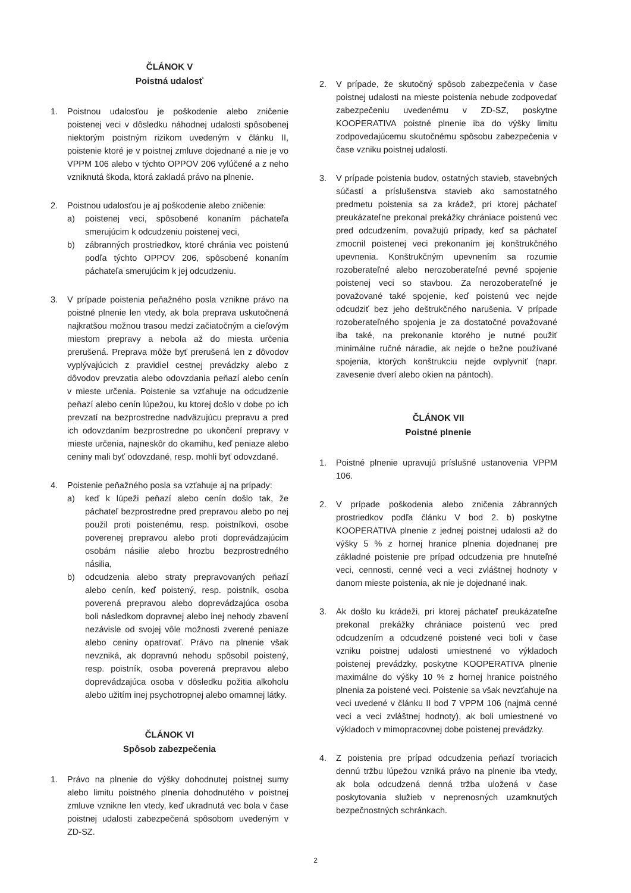ČLÁNOK V
Poistná udalosť
1. Poistnou udalosťou je poškodenie alebo zničenie poistenej veci v dôsledku náhodnej udalosti spôsobenej niektorým poistným rizikom uvedeným v článku II, poistenie ktoré je v poistnej zmluve dojednané a nie je vo VPPM 106 alebo v týchto OPPOV 206 vylúčené a z neho vzniknutá škoda, ktorá zakladá právo na plnenie.
2. Poistnou udalosťou je aj poškodenie alebo zničenie:
a) poistenej veci, spôsobené konaním páchateľa smerujúcim k odcudzeniu poistenej veci,
b) zábranných prostriedkov, ktoré chránia vec poistenú podľa týchto OPPOV 206, spôsobené konaním páchateľa smerujúcim k jej odcudzeniu.
3. V prípade poistenia peňažného posla vznikne právo na poistné plnenie len vtedy, ak bola preprava uskutočnená najkratšou možnou trasou medzi začiatočným a cieľovým miestom prepravy a nebola až do miesta určenia prerušená. Preprava môže byť prerušená len z dôvodov vyplývajúcich z pravidiel cestnej prevádzky alebo z dôvodov prevzatia alebo odovzdania peňazí alebo cenín v mieste určenia. Poistenie sa vzťahuje na odcudzenie peňazí alebo cenín lúpežou, ku ktorej došlo v dobe po ich prevzatí na bezprostredne nadväzujúcu prepravu a pred ich odovzdaním bezprostredne po ukončení prepravy v mieste určenia, najneskôr do okamihu, keď peniaze alebo ceniny mali byť odovzdané, resp. mohli byť odovzdané.
4. Poistenie peňažného posla sa vzťahuje aj na prípady:
a) keď k lúpeži peňazí alebo cenín došlo tak, že páchateľ bezprostredne pred prepravou alebo po nej použil proti poistenému, resp. poistníkovi, osobe poverenej prepravou alebo proti doprevádzajúcim osobám násilie alebo hrozbu bezprostredného násilia,
b) odcudzenia alebo straty prepravovaných peňazí alebo cenín, keď poistený, resp. poistník, osoba poverená prepravou alebo doprevádzajúca osoba boli následkom dopravnej alebo inej nehody zbavení nezávisle od svojej vôle možnosti zverené peniaze alebo ceniny opatrovať. Právo na plnenie však nevzniká, ak dopravnú nehodu spôsobil poistený, resp. poistník, osoba poverená prepravou alebo doprevádzajúca osoba v dôsledku požitia alkoholu alebo užitím inej psychotropnej alebo omamnej látky.
ČLÁNOK VI
Spôsob zabezpečenia
1. Právo na plnenie do výšky dohodnutej poistnej sumy alebo limitu poistného plnenia dohodnutého v poistnej zmluve vznikne len vtedy, keď ukradnutá vec bola v čase poistnej udalosti zabezpečená spôsobom uvedeným v ZD-SZ.
2. V prípade, že skutočný spôsob zabezpečenia v čase poistnej udalosti na mieste poistenia nebude zodpovedať zabezpečeniu uvedenému v ZD-SZ, poskytne KOOPERATIVA poistné plnenie iba do výšky limitu zodpovedajúcemu skutočnému spôsobu zabezpečenia v čase vzniku poistnej udalosti.
3. V prípade poistenia budov, ostatných stavieb, stavebných súčastí a príslušenstva stavieb ako samostatného predmetu poistenia sa za krádež, pri ktorej páchateľ preukázateľne prekonal prekážky chrániace poistenú vec pred odcudzením, považujú prípady, keď sa páchateľ zmocnil poistenej veci prekonaním jej konštrukčného upevnenia. Konštrukčným upevnením sa rozumie rozoberateľné alebo nerozoberateľné pevné spojenie poistenej veci so stavbou. Za nerozoberateľné je považované také spojenie, keď poistenú vec nejde odcudziť bez jeho deštrukčného narušenia. V prípade rozoberateľného spojenia je za dostatočné považované iba také, na prekonanie ktorého je nutné použiť minimálne ručné náradie, ak nejde o bežne používané spojenia, ktorých konštrukciu nejde ovplyvniť (napr. zavesenie dverí alebo okien na pántoch).
ČLÁNOK VII
Poistné plnenie
1. Poistné plnenie upravujú príslušné ustanovenia VPPM 106.
2. V prípade poškodenia alebo zničenia zábranných prostriedkov podľa článku V bod 2. b) poskytne KOOPERATIVA plnenie z jednej poistnej udalosti až do výšky 5 % z hornej hranice plnenia dojednanej pre základné poistenie pre prípad odcudzenia pre hnuteľné veci, cennosti, cenné veci a veci zvláštnej hodnoty v danom mieste poistenia, ak nie je dojednané inak.
3. Ak došlo ku krádeži, pri ktorej páchateľ preukázateľne prekonal prekážky chrániace poistenú vec pred odcudzením a odcudzené poistené veci boli v čase vzniku poistnej udalosti umiestnené vo výkladoch poistenej prevádzky, poskytne KOOPERATIVA plnenie maximálne do výšky 10 % z hornej hranice poistného plnenia za poistené veci. Poistenie sa však nevzťahuje na veci uvedené v článku II bod 7 VPPM 106 (najmä cenné veci a veci zvláštnej hodnoty), ak boli umiestnené vo výkladoch v mimopracovnej dobe poistenej prevádzky.
4. Z poistenia pre prípad odcudzenia peňazí tvoriacich dennú tržbu lúpežou vzniká právo na plnenie iba vtedy, ak bola odcudzená denná tržba uložená v čase poskytovania služieb v neprenosných uzamknutých bezpečnostných schránkach.
2